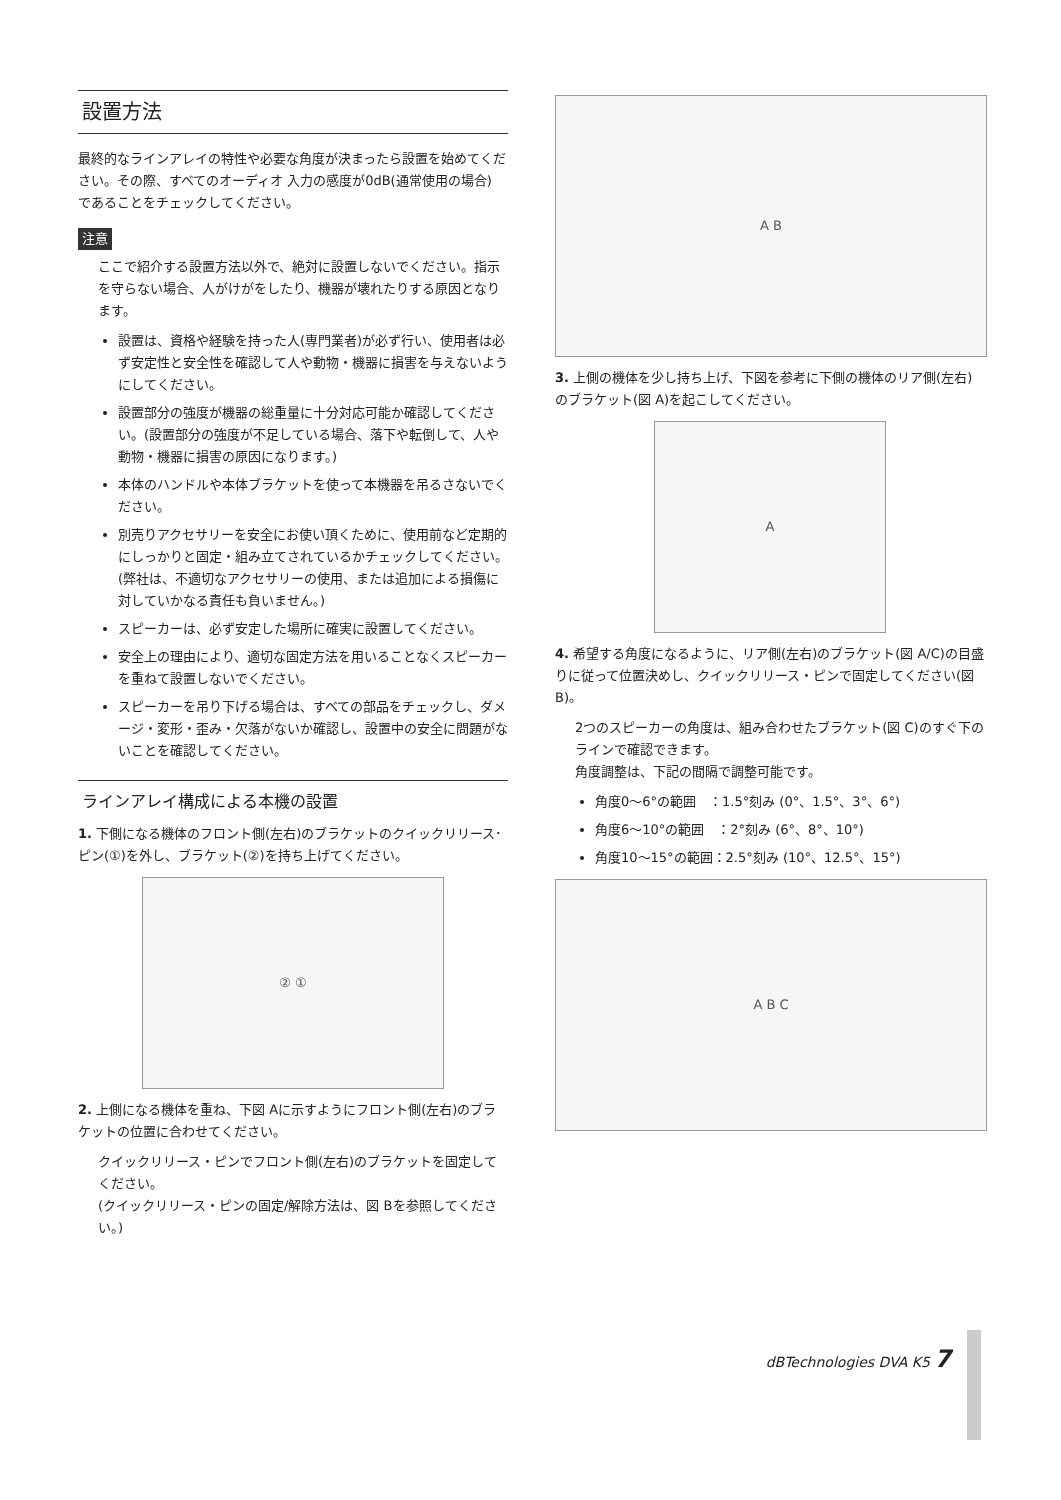設置方法
最終的なラインアレイの特性や必要な角度が決まったら設置を始めてください。その際、すべてのオーディオ 入力の感度が0dB(通常使用の場合) であることをチェックしてください。
注意
ここで紹介する設置方法以外で、絶対に設置しないでください。指示を守らない場合、人がけがをしたり、機器が壊れたりする原因となります。
設置は、資格や経験を持った人(専門業者)が必ず行い、使用者は必ず安定性と安全性を確認して人や動物・機器に損害を与えないようにしてください。
設置部分の強度が機器の総重量に十分対応可能か確認してください。(設置部分の強度が不足している場合、落下や転倒して、人や動物・機器に損害の原因になります。)
本体のハンドルや本体ブラケットを使って本機器を吊るさないでください。
別売りアクセサリーを安全にお使い頂くために、使用前など定期的にしっかりと固定・組み立てされているかチェックしてください。(弊社は、不適切なアクセサリーの使用、または追加による損傷に対していかなる責任も負いません。)
スピーカーは、必ず安定した場所に確実に設置してください。
安全上の理由により、適切な固定方法を用いることなくスピーカーを重ねて設置しないでください。
スピーカーを吊り下げる場合は、すべての部品をチェックし、ダメージ・変形・歪み・欠落がないか確認し、設置中の安全に問題がないことを確認してください。
ラインアレイ構成による本機の設置
1. 下側になる機体のフロント側(左右)のブラケットのクイックリリース･ピン(①)を外し、ブラケット(②)を持ち上げてください。
② ①
2. 上側になる機体を重ね、下図 Aに示すようにフロント側(左右)のブラケットの位置に合わせてください。
クイックリリース・ピンでフロント側(左右)のブラケットを固定してください。
(クイックリリース・ピンの固定/解除方法は、図 Bを参照してください。)
A B
3. 上側の機体を少し持ち上げ、下図を参考に下側の機体のリア側(左右)のブラケット(図 A)を起こしてください。
A
4. 希望する角度になるように、リア側(左右)のブラケット(図 A/C)の目盛りに従って位置決めし、クイックリリース・ピンで固定してください(図 B)。
2つのスピーカーの角度は、組み合わせたブラケット(図 C)のすぐ下のラインで確認できます。
角度調整は、下記の間隔で調整可能です。
角度0〜6°の範囲　：1.5°刻み (0°、1.5°、3°、6°)
角度6〜10°の範囲　：2°刻み (6°、8°、10°)
角度10〜15°の範囲：2.5°刻み (10°、12.5°、15°)
A B C
dBTechnologies DVA K5 7